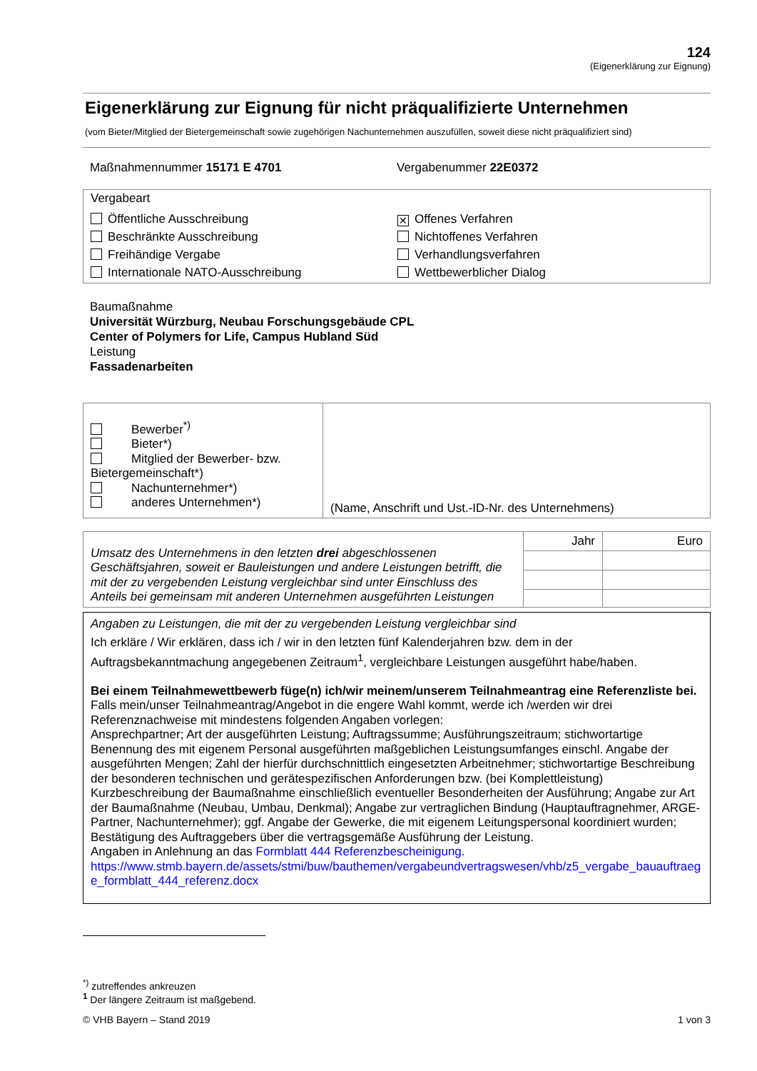124
(Eigenerklärung zur Eignung)
Eigenerklärung zur Eignung für nicht präqualifizierte Unternehmen
(vom Bieter/Mitglied der Bietergemeinschaft sowie zugehörigen Nachunternehmen auszufüllen, soweit diese nicht präqualifiziert sind)
Maßnahmennummer 15171 E 4701 Vergabenummer 22E0372
Vergabeart
Öffentliche Ausschreibung
✕ Offenes Verfahren
Beschränkte Ausschreibung
Nichtoffenes Verfahren
Freihändige Vergabe
Verhandlungsverfahren
Internationale NATO-Ausschreibung
Wettbewerblicher Dialog
Baumaßnahme
Universität Würzburg, Neubau Forschungsgebäude CPL
Center of Polymers for Life, Campus Hubland Süd
Leistung
Fassadenarbeiten
| Bewerber<sup>*)</sup> Bieter*) Mitglied der Bewerber- bzw. Bietergemeinschaft*) Nachunternehmer*) anderes Unternehmen*) | (Name, Anschrift und Ust.-ID-Nr. des Unternehmens) |
| Umsatz des Unternehmens in den letzten drei abgeschlossenen Geschäftsjahren, soweit er Bauleistungen und andere Leistungen betrifft, die mit der zu vergebenden Leistung vergleichbar sind unter Einschluss des Anteils bei gemeinsam mit anderen Unternehmen ausgeführten Leistungen | Jahr | Euro |
Angaben zu Leistungen, die mit der zu vergebenden Leistung vergleichbar sind
Ich erkläre / Wir erklären, dass ich / wir in den letzten fünf Kalenderjahren bzw. dem in der Auftragsbekanntmachung angegebenen Zeitraum<sup>1</sup>, vergleichbare Leistungen ausgeführt habe/haben.
Bei einem Teilnahmewettbewerb füge(n) ich/wir meinem/unserem Teilnahmeantrag eine Referenzliste bei.
Falls mein/unser Teilnahmeantrag/Angebot in die engere Wahl kommt, werde ich /werden wir drei Referenznachweise mit mindestens folgenden Angaben vorlegen:
Ansprechpartner; Art der ausgeführten Leistung; Auftragssumme; Ausführungszeitraum; stichwortartige Benennung des mit eigenem Personal ausgeführten maßgeblichen Leistungsumfanges einschl. Angabe der ausgeführten Mengen; Zahl der hierfür durchschnittlich eingesetzten Arbeitnehmer; stichwortartige Beschreibung der besonderen technischen und gerätespezifischen Anforderungen bzw. (bei Komplettleistung) Kurzbeschreibung der Baumaßnahme einschließlich eventueller Besonderheiten der Ausführung; Angabe zur Art der Baumaßnahme (Neubau, Umbau, Denkmal); Angabe zur vertraglichen Bindung (Hauptauftragnehmer, ARGE-Partner, Nachunternehmer); ggf. Angabe der Gewerke, die mit eigenem Leitungspersonal koordiniert wurden; Bestätigung des Auftraggebers über die vertragsgemäße Ausführung der Leistung.
Angaben in Anlehnung an das Formblatt 444 Referenzbescheinigung.
https://www.stmb.bayern.de/assets/stmi/buw/bauthemen/vergabeundvertragswesen/vhb/z5_vergabe_bauauftraege_formblatt_444_referenz.docx
<sup>*)</sup> zutreffendes ankreuzen
<sup>1</sup> Der längere Zeitraum ist maßgebend.
© VHB Bayern – Stand 2019 1 von 3